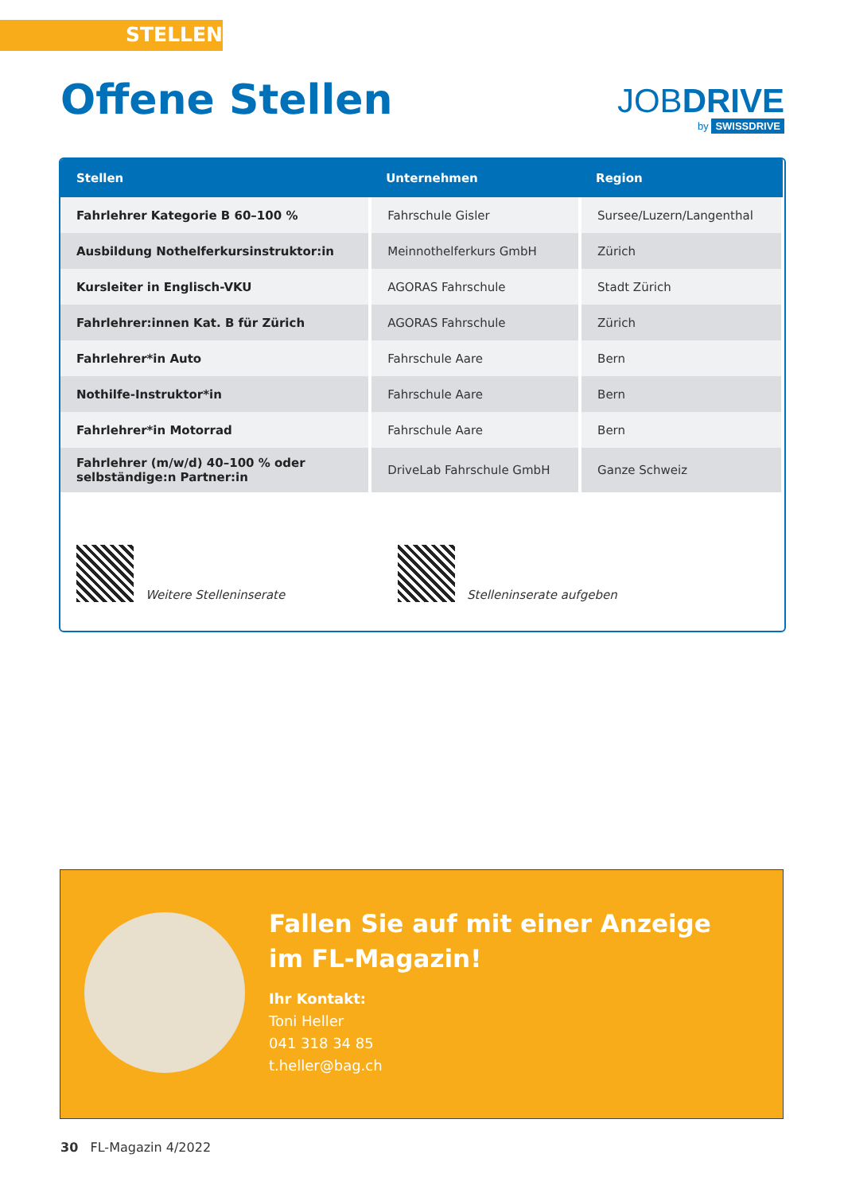STELLEN
Offene Stellen JOBDRIVE
by SWISSDRIVE
| Stellen | Unternehmen | Region |
| --- | --- | --- |
| Fahrlehrer Kategorie B 60–100 % | Fahrschule Gisler | Sursee/Luzern/Langenthal |
| Ausbildung Nothelferkursinstruktor:in | Meinnothelferkurs GmbH | Zürich |
| Kursleiter in Englisch-VKU | AGORAS Fahrschule | Stadt Zürich |
| Fahrlehrer:innen Kat. B für Zürich | AGORAS Fahrschule | Zürich |
| Fahrlehrer*in Auto | Fahrschule Aare | Bern |
| Nothilfe-Instruktor*in | Fahrschule Aare | Bern |
| Fahrlehrer*in Motorrad | Fahrschule Aare | Bern |
| Fahrlehrer (m/w/d) 40–100 % oder selbständige:n Partner:in | DriveLab Fahrschule GmbH | Ganze Schweiz |
Weitere Stelleninserate Stelleninserate aufgeben
Fallen Sie auf mit einer Anzeige
im FL-Magazin!
Ihr Kontakt:
Toni Heller
041 318 34 85
t.heller@bag.ch
30 FL-Magazin 4/2022